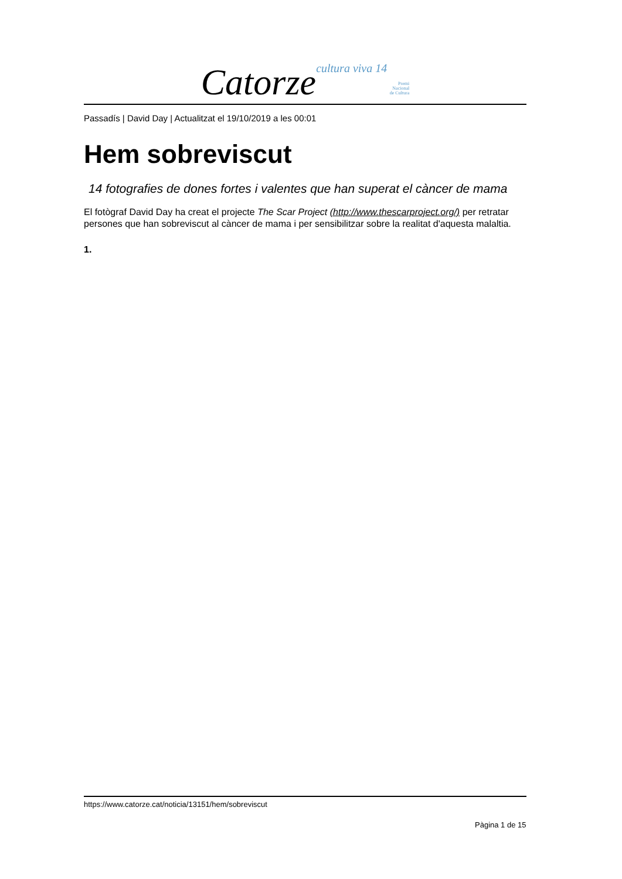Catorze cultura viva 14 Premi
Nacional
de Cultura
Passadís | David Day | Actualitzat el 19/10/2019 a les 00:01
Hem sobreviscut
14 fotografies de dones fortes i valentes que han superat el càncer de mama
El fotògraf David Day ha creat el projecte The Scar Project (http://www.thescarproject.org/) per retratar persones que han sobreviscut al càncer de mama i per sensibilitzar sobre la realitat d'aquesta malaltia.
1.
https://www.catorze.cat/noticia/13151/hem/sobreviscut
Pàgina 1 de 15